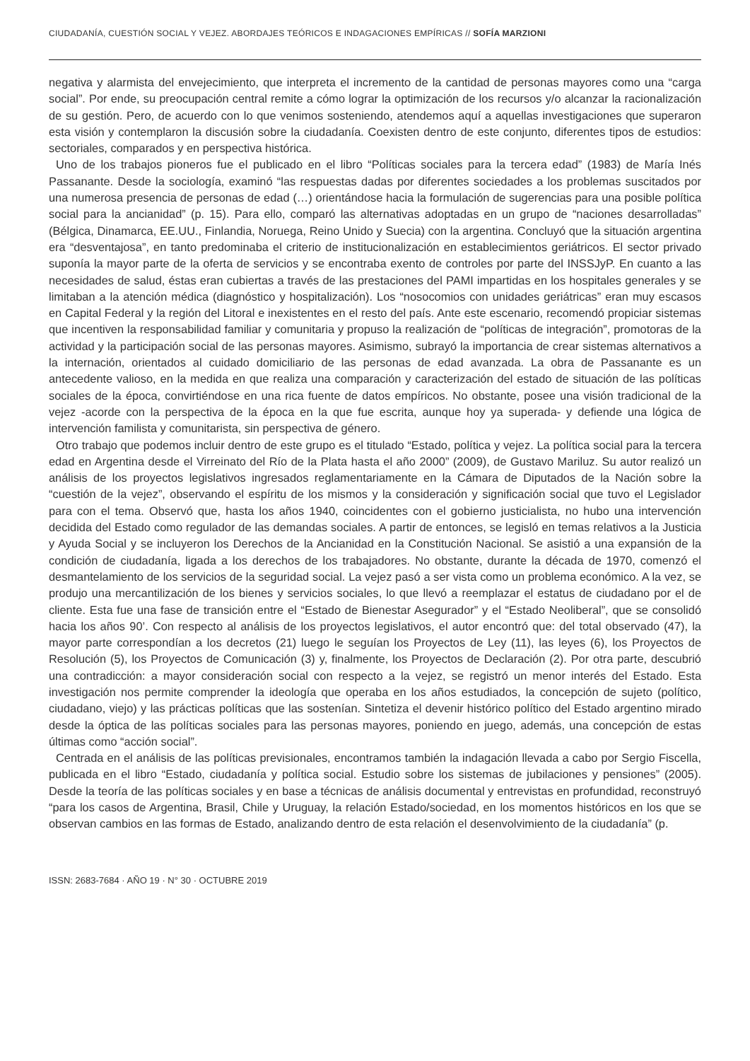CIUDADANÍA, CUESTIÓN SOCIAL Y VEJEZ. ABORDAJES TEÓRICOS E INDAGACIONES EMPÍRICAS // SOFÍA MARZIONI
negativa y alarmista del envejecimiento, que interpreta el incremento de la cantidad de personas mayores como una “carga social”. Por ende, su preocupación central remite a cómo lograr la optimización de los recursos y/o alcanzar la racionalización de su gestión. Pero, de acuerdo con lo que venimos sosteniendo, atendemos aquí a aquellas investigaciones que superaron esta visión y contemplaron la discusión sobre la ciudadanía. Coexisten dentro de este conjunto, diferentes tipos de estudios: sectoriales, comparados y en perspectiva histórica.
Uno de los trabajos pioneros fue el publicado en el libro “Políticas sociales para la tercera edad” (1983) de María Inés Passanante. Desde la sociología, examinó “las respuestas dadas por diferentes sociedades a los problemas suscitados por una numerosa presencia de personas de edad (…) orientándose hacia la formulación de sugerencias para una posible política social para la ancianidad” (p. 15). Para ello, comparó las alternativas adoptadas en un grupo de “naciones desarrolladas” (Bélgica, Dinamarca, EE.UU., Finlandia, Noruega, Reino Unido y Suecia) con la argentina. Concluyó que la situación argentina era “desventajosa”, en tanto predominaba el criterio de institucionalización en establecimientos geriátricos. El sector privado suponía la mayor parte de la oferta de servicios y se encontraba exento de controles por parte del INSSJyP. En cuanto a las necesidades de salud, éstas eran cubiertas a través de las prestaciones del PAMI impartidas en los hospitales generales y se limitaban a la atención médica (diagnóstico y hospitalización). Los “nosocomios con unidades geriátricas” eran muy escasos en Capital Federal y la región del Litoral e inexistentes en el resto del país. Ante este escenario, recomendó propiciar sistemas que incentiven la responsabilidad familiar y comunitaria y propuso la realización de “políticas de integración”, promotoras de la actividad y la participación social de las personas mayores. Asimismo, subrayó la importancia de crear sistemas alternativos a la internación, orientados al cuidado domiciliario de las personas de edad avanzada. La obra de Passanante es un antecedente valioso, en la medida en que realiza una comparación y caracterización del estado de situación de las políticas sociales de la época, convirtiéndose en una rica fuente de datos empíricos. No obstante, posee una visión tradicional de la vejez -acorde con la perspectiva de la época en la que fue escrita, aunque hoy ya superada- y defiende una lógica de intervención familista y comunitarista, sin perspectiva de género.
Otro trabajo que podemos incluir dentro de este grupo es el titulado “Estado, política y vejez. La política social para la tercera edad en Argentina desde el Virreinato del Río de la Plata hasta el año 2000” (2009), de Gustavo Mariluz. Su autor realizó un análisis de los proyectos legislativos ingresados reglamentariamente en la Cámara de Diputados de la Nación sobre la “cuestión de la vejez”, observando el espíritu de los mismos y la consideración y significación social que tuvo el Legislador para con el tema. Observó que, hasta los años 1940, coincidentes con el gobierno justicialista, no hubo una intervención decidida del Estado como regulador de las demandas sociales. A partir de entonces, se legisló en temas relativos a la Justicia y Ayuda Social y se incluyeron los Derechos de la Ancianidad en la Constitución Nacional. Se asistió a una expansión de la condición de ciudadanía, ligada a los derechos de los trabajadores. No obstante, durante la década de 1970, comenzó el desmantelamiento de los servicios de la seguridad social. La vejez pasó a ser vista como un problema económico. A la vez, se produjo una mercantilización de los bienes y servicios sociales, lo que llevó a reemplazar el estatus de ciudadano por el de cliente. Esta fue una fase de transición entre el “Estado de Bienestar Asegurador” y el “Estado Neoliberal”, que se consolidó hacia los años 90’. Con respecto al análisis de los proyectos legislativos, el autor encontró que: del total observado (47), la mayor parte correspondían a los decretos (21) luego le seguían los Proyectos de Ley (11), las leyes (6), los Proyectos de Resolución (5), los Proyectos de Comunicación (3) y, finalmente, los Proyectos de Declaración (2). Por otra parte, descubrió una contradicción: a mayor consideración social con respecto a la vejez, se registró un menor interés del Estado. Esta investigación nos permite comprender la ideología que operaba en los años estudiados, la concepción de sujeto (político, ciudadano, viejo) y las prácticas políticas que las sostenían. Sintetiza el devenir histórico político del Estado argentino mirado desde la óptica de las políticas sociales para las personas mayores, poniendo en juego, además, una concepción de estas últimas como “acción social”.
Centrada en el análisis de las políticas previsionales, encontramos también la indagación llevada a cabo por Sergio Fiscella, publicada en el libro “Estado, ciudadanía y política social. Estudio sobre los sistemas de jubilaciones y pensiones” (2005). Desde la teoría de las políticas sociales y en base a técnicas de análisis documental y entrevistas en profundidad, reconstruyó “para los casos de Argentina, Brasil, Chile y Uruguay, la relación Estado/sociedad, en los momentos históricos en los que se observan cambios en las formas de Estado, analizando dentro de esta relación el desenvolvimiento de la ciudadanía” (p.
ISSN: 2683-7684 · AÑO 19 · N° 30 · OCTUBRE 2019